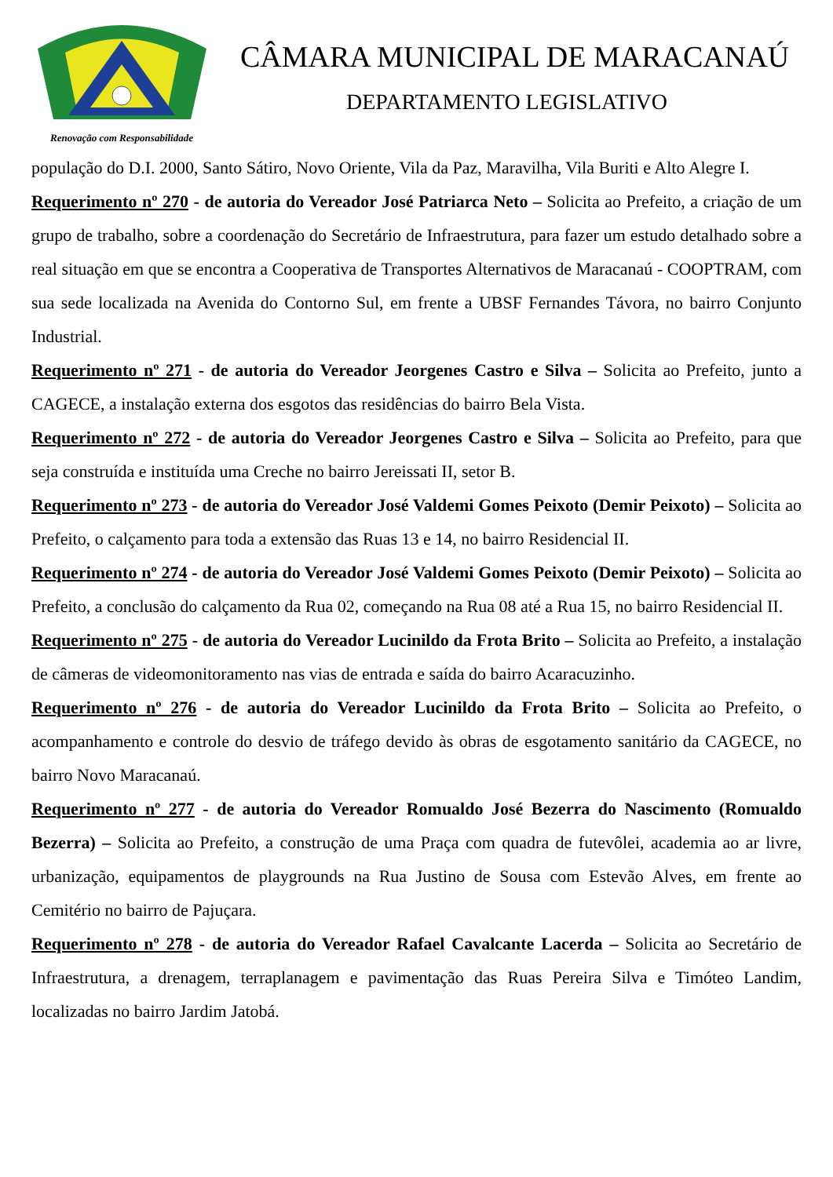Renovação com Responsabilidade
CÂMARA MUNICIPAL DE MARACANAÚ
DEPARTAMENTO LEGISLATIVO
população do D.I. 2000, Santo Sátiro, Novo Oriente, Vila da Paz, Maravilha, Vila Buriti e Alto Alegre I.
Requerimento nº 270 - de autoria do Vereador José Patriarca Neto – Solicita ao Prefeito, a criação de um grupo de trabalho, sobre a coordenação do Secretário de Infraestrutura, para fazer um estudo detalhado sobre a real situação em que se encontra a Cooperativa de Transportes Alternativos de Maracanaú - COOPTRAM, com sua sede localizada na Avenida do Contorno Sul, em frente a UBSF Fernandes Távora, no bairro Conjunto Industrial.
Requerimento nº 271 - de autoria do Vereador Jeorgenes Castro e Silva – Solicita ao Prefeito, junto a CAGECE, a instalação externa dos esgotos das residências do bairro Bela Vista.
Requerimento nº 272 - de autoria do Vereador Jeorgenes Castro e Silva – Solicita ao Prefeito, para que seja construída e instituída uma Creche no bairro Jereissati II, setor B.
Requerimento nº 273 - de autoria do Vereador José Valdemi Gomes Peixoto (Demir Peixoto) – Solicita ao Prefeito, o calçamento para toda a extensão das Ruas 13 e 14, no bairro Residencial II.
Requerimento nº 274 - de autoria do Vereador José Valdemi Gomes Peixoto (Demir Peixoto) – Solicita ao Prefeito, a conclusão do calçamento da Rua 02, começando na Rua 08 até a Rua 15, no bairro Residencial II.
Requerimento nº 275 - de autoria do Vereador Lucinildo da Frota Brito – Solicita ao Prefeito, a instalação de câmeras de videomonitoramento nas vias de entrada e saída do bairro Acaracuzinho.
Requerimento nº 276 - de autoria do Vereador Lucinildo da Frota Brito – Solicita ao Prefeito, o acompanhamento e controle do desvio de tráfego devido às obras de esgotamento sanitário da CAGECE, no bairro Novo Maracanaú.
Requerimento nº 277 - de autoria do Vereador Romualdo José Bezerra do Nascimento (Romualdo Bezerra) – Solicita ao Prefeito, a construção de uma Praça com quadra de futevôlei, academia ao ar livre, urbanização, equipamentos de playgrounds na Rua Justino de Sousa com Estevão Alves, em frente ao Cemitério no bairro de Pajuçara.
Requerimento nº 278 - de autoria do Vereador Rafael Cavalcante Lacerda – Solicita ao Secretário de Infraestrutura, a drenagem, terraplanagem e pavimentação das Ruas Pereira Silva e Timóteo Landim, localizadas no bairro Jardim Jatobá.